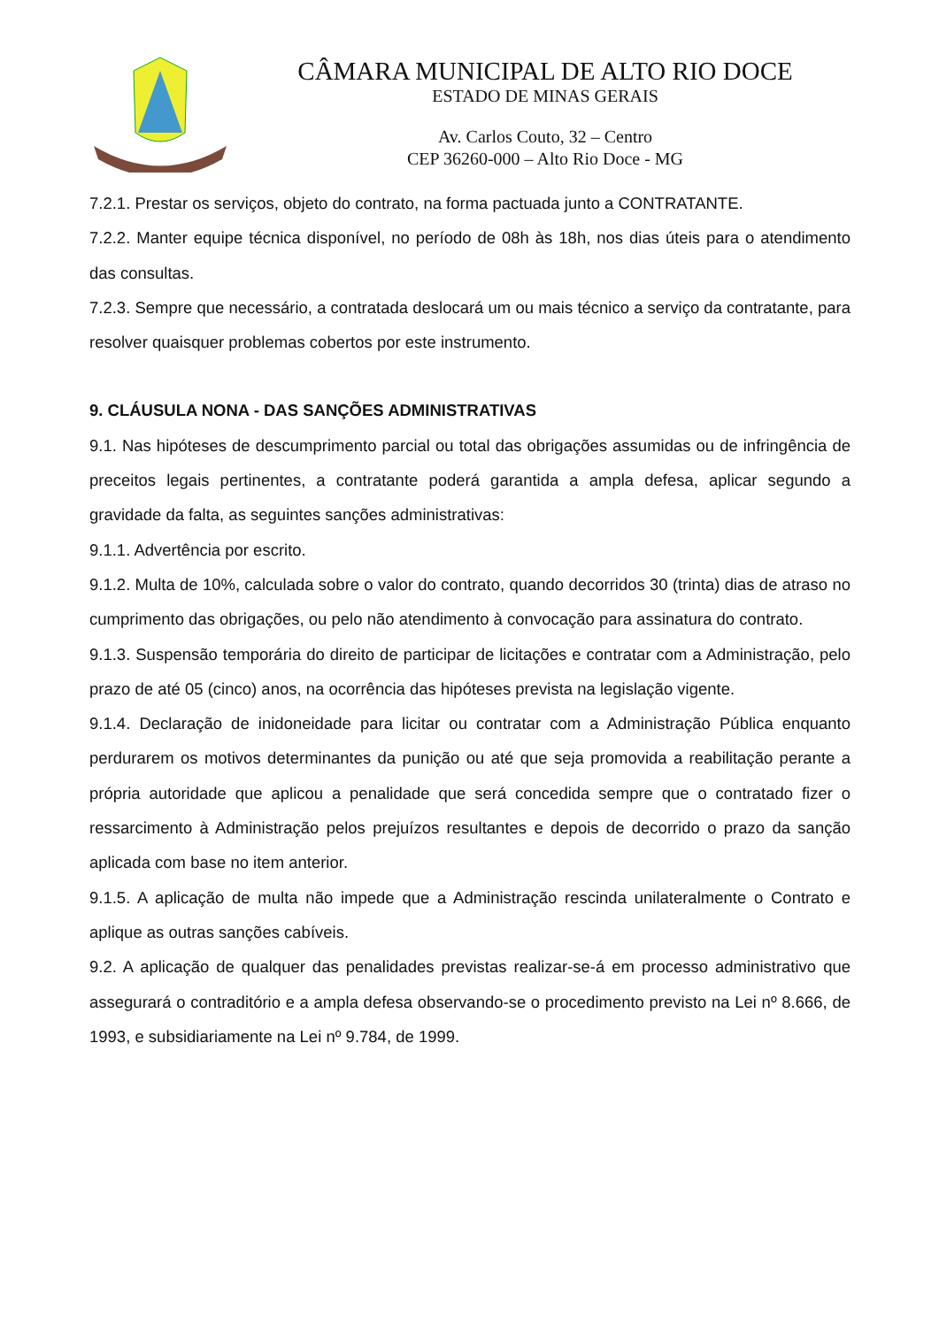CÂMARA MUNICIPAL DE ALTO RIO DOCE
ESTADO DE MINAS GERAIS
Av. Carlos Couto, 32 – Centro
CEP 36260-000 – Alto Rio Doce - MG
7.2.1. Prestar os serviços, objeto do contrato, na forma pactuada junto a CONTRATANTE.
7.2.2. Manter equipe técnica disponível, no período de 08h às 18h, nos dias úteis para o atendimento das consultas.
7.2.3. Sempre que necessário, a contratada deslocará um ou mais técnico a serviço da contratante, para resolver quaisquer problemas cobertos por este instrumento.
9. CLÁUSULA NONA - DAS SANÇÕES ADMINISTRATIVAS
9.1. Nas hipóteses de descumprimento parcial ou total das obrigações assumidas ou de infringência de preceitos legais pertinentes, a contratante poderá garantida a ampla defesa, aplicar segundo a gravidade da falta, as seguintes sanções administrativas:
9.1.1. Advertência por escrito.
9.1.2. Multa de 10%, calculada sobre o valor do contrato, quando decorridos 30 (trinta) dias de atraso no cumprimento das obrigações, ou pelo não atendimento à convocação para assinatura do contrato.
9.1.3. Suspensão temporária do direito de participar de licitações e contratar com a Administração, pelo prazo de até 05 (cinco) anos, na ocorrência das hipóteses prevista na legislação vigente.
9.1.4. Declaração de inidoneidade para licitar ou contratar com a Administração Pública enquanto perdurarem os motivos determinantes da punição ou até que seja promovida a reabilitação perante a própria autoridade que aplicou a penalidade que será concedida sempre que o contratado fizer o ressarcimento à Administração pelos prejuízos resultantes e depois de decorrido o prazo da sanção aplicada com base no item anterior.
9.1.5. A aplicação de multa não impede que a Administração rescinda unilateralmente o Contrato e aplique as outras sanções cabíveis.
9.2. A aplicação de qualquer das penalidades previstas realizar-se-á em processo administrativo que assegurará o contraditório e a ampla defesa observando-se o procedimento previsto na Lei nº 8.666, de 1993, e subsidiariamente na Lei nº 9.784, de 1999.